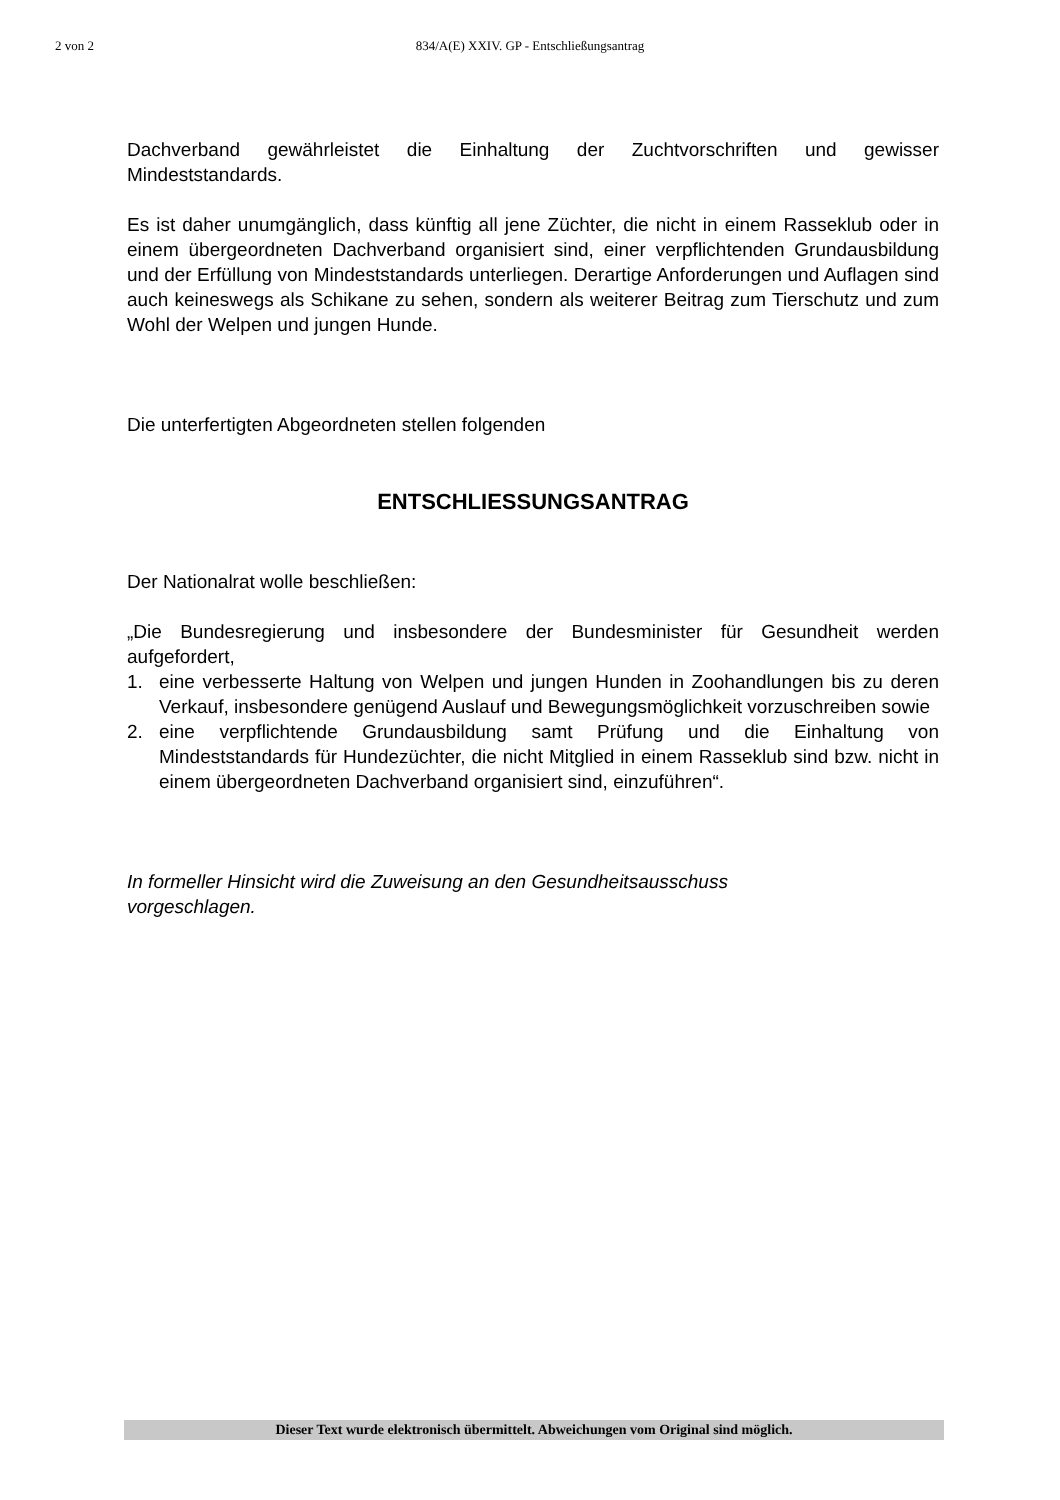2 von 2 834/A(E) XXIV. GP - Entschließungsantrag
Dachverband gewährleistet die Einhaltung der Zuchtvorschriften und gewisser Mindeststandards.
Es ist daher unumgänglich, dass künftig all jene Züchter, die nicht in einem Rasseklub oder in einem übergeordneten Dachverband organisiert sind, einer verpflichtenden Grundausbildung und der Erfüllung von Mindeststandards unterliegen. Derartige Anforderungen und Auflagen sind auch keineswegs als Schikane zu sehen, sondern als weiterer Beitrag zum Tierschutz und zum Wohl der Welpen und jungen Hunde.
Die unterfertigten Abgeordneten stellen folgenden
ENTSCHLIESSUNGSANTRAG
Der Nationalrat wolle beschließen:
„Die Bundesregierung und insbesondere der Bundesminister für Gesundheit werden aufgefordert,
1. eine verbesserte Haltung von Welpen und jungen Hunden in Zoohandlungen bis zu deren Verkauf, insbesondere genügend Auslauf und Bewegungsmöglichkeit vorzuschreiben sowie
2. eine verpflichtende Grundausbildung samt Prüfung und die Einhaltung von Mindeststandards für Hundezüchter, die nicht Mitglied in einem Rasseklub sind bzw. nicht in einem übergeordneten Dachverband organisiert sind, einzuführen“.
In formeller Hinsicht wird die Zuweisung an den Gesundheitsausschuss vorgeschlagen.
Dieser Text wurde elektronisch übermittelt. Abweichungen vom Original sind möglich.